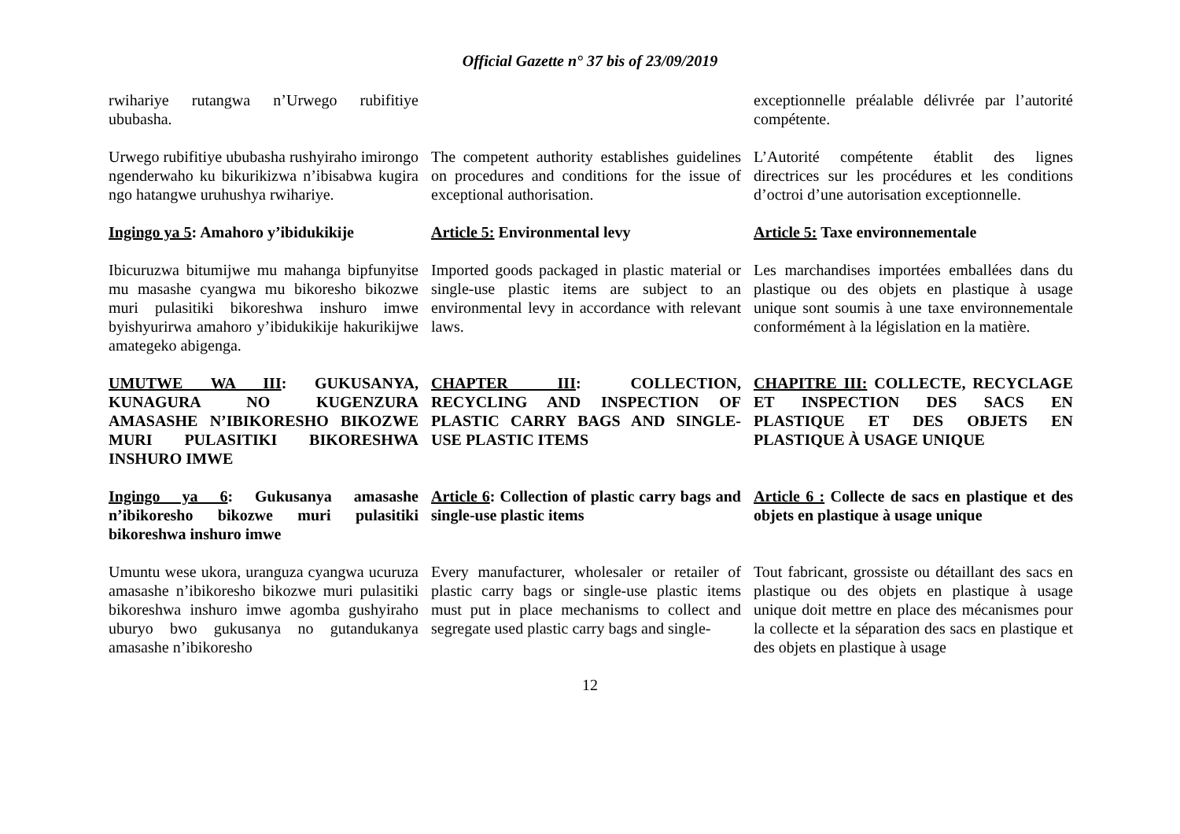Official Gazette n° 37 bis of 23/09/2019
rwihariye rutangwa n’Urwego rubifitiye ububasha.
exceptionnelle préalable délivrée par l’autorité compétente.
Urwego rubifitiye ububasha rushyiraho imirongo ngenderwaho ku bikurikizwa n’ibisabwa kugira ngo hatangwe uruhushya rwihariye.
The competent authority establishes guidelines on procedures and conditions for the issue of exceptional authorisation.
L’Autorité compétente établit des lignes directrices sur les procédures et les conditions d’octroi d’une autorisation exceptionnelle.
Ingingo ya 5: Amahoro y’ibidukikije
Article 5: Environmental levy
Article 5: Taxe environnementale
Ibicuruzwa bitumijwe mu mahanga bipfunyitse mu masashe cyangwa mu bikoresho bikozwe muri pulasitiki bikoreshwa inshuro imwe byishyurirwa amahoro y’ibidukikije hakurikijwe amategeko abigenga.
Imported goods packaged in plastic material or single-use plastic items are subject to an environmental levy in accordance with relevant laws.
Les marchandises importées emballées dans du plastique ou des objets en plastique à usage unique sont soumis à une taxe environnementale conformément à la législation en la matière.
UMUTWE WA III: GUKUSANYA, KUNAGURA NO KUGENZURA AMASASHE N’IBIKORESHO BIKOZWE MURI PULASITIKI BIKORESHWA INSHURO IMWE
CHAPTER III: COLLECTION, RECYCLING AND INSPECTION OF PLASTIC CARRY BAGS AND SINGLE-USE PLASTIC ITEMS
CHAPITRE III: COLLECTE, RECYCLAGE ET INSPECTION DES SACS EN PLASTIQUE ET DES OBJETS EN PLASTIQUE À USAGE UNIQUE
Ingingo ya 6: Gukusanya amasashe n’ibikoresho bikozwe muri pulasitiki bikoreshwa inshuro imwe
Article 6: Collection of plastic carry bags and single-use plastic items
Article 6 : Collecte de sacs en plastique et des objets en plastique à usage unique
Umuntu wese ukora, uranguza cyangwa ucuruza amasashe n’ibikoresho bikozwe muri pulasitiki bikoreshwa inshuro imwe agomba gushyiraho uburyo bwo gukusanya no gutandukanya amasashe n’ibikoresho
Every manufacturer, wholesaler or retailer of plastic carry bags or single-use plastic items must put in place mechanisms to collect and segregate used plastic carry bags and single-
Tout fabricant, grossiste ou détaillant des sacs en plastique ou des objets en plastique à usage unique doit mettre en place des mécanismes pour la collecte et la séparation des sacs en plastique et des objets en plastique à usage
12